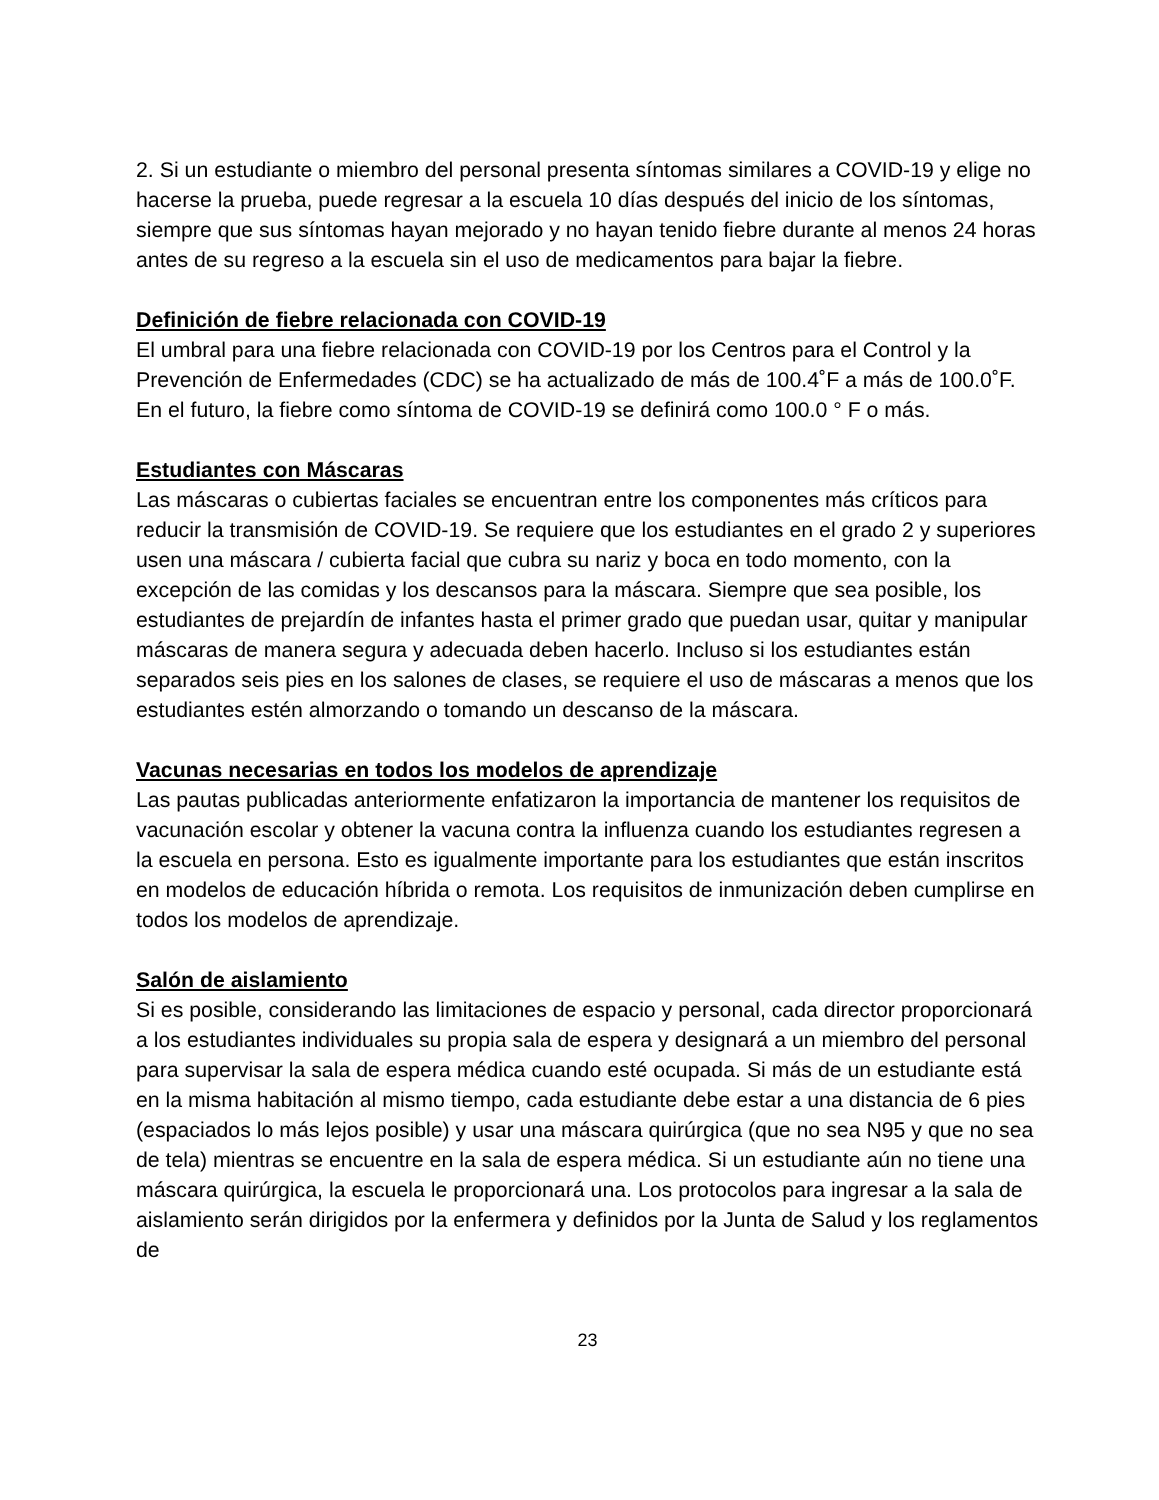2. Si un estudiante o miembro del personal presenta síntomas similares a COVID-19 y elige no hacerse la prueba, puede regresar a la escuela 10 días después del inicio de los síntomas, siempre que sus síntomas hayan mejorado y no hayan tenido fiebre durante al menos 24 horas antes de su regreso a la escuela sin el uso de medicamentos para bajar la fiebre.
Definición de fiebre relacionada con COVID-19
El umbral para una fiebre relacionada con COVID-19 por los Centros para el Control y la Prevención de Enfermedades (CDC) se ha actualizado de más de 100.4˚F a más de 100.0˚F. En el futuro, la fiebre como síntoma de COVID-19 se definirá como 100.0 ° F o más.
Estudiantes con Máscaras
Las máscaras o cubiertas faciales se encuentran entre los componentes más críticos para reducir la transmisión de COVID-19. Se requiere que los estudiantes en el grado 2 y superiores usen una máscara / cubierta facial que cubra su nariz y boca en todo momento, con la excepción de las comidas y los descansos para la máscara. Siempre que sea posible, los estudiantes de prejardín de infantes hasta el primer grado que puedan usar, quitar y manipular máscaras de manera segura y adecuada deben hacerlo. Incluso si los estudiantes están separados seis pies en los salones de clases, se requiere el uso de máscaras a menos que los estudiantes estén almorzando o tomando un descanso de la máscara.
Vacunas necesarias en todos los modelos de aprendizaje
Las pautas publicadas anteriormente enfatizaron la importancia de mantener los requisitos de vacunación escolar y obtener la vacuna contra la influenza cuando los estudiantes regresen a la escuela en persona. Esto es igualmente importante para los estudiantes que están inscritos en modelos de educación híbrida o remota. Los requisitos de inmunización deben cumplirse en todos los modelos de aprendizaje.
Salón de aislamiento
Si es posible, considerando las limitaciones de espacio y personal, cada director proporcionará a los estudiantes individuales su propia sala de espera y designará a un miembro del personal para supervisar la sala de espera médica cuando esté ocupada. Si más de un estudiante está en la misma habitación al mismo tiempo, cada estudiante debe estar a una distancia de 6 pies (espaciados lo más lejos posible) y usar una máscara quirúrgica (que no sea N95 y que no sea de tela) mientras se encuentre en la sala de espera médica. Si un estudiante aún no tiene una máscara quirúrgica, la escuela le proporcionará una. Los protocolos para ingresar a la sala de aislamiento serán dirigidos por la enfermera y definidos por la Junta de Salud y los reglamentos de
23